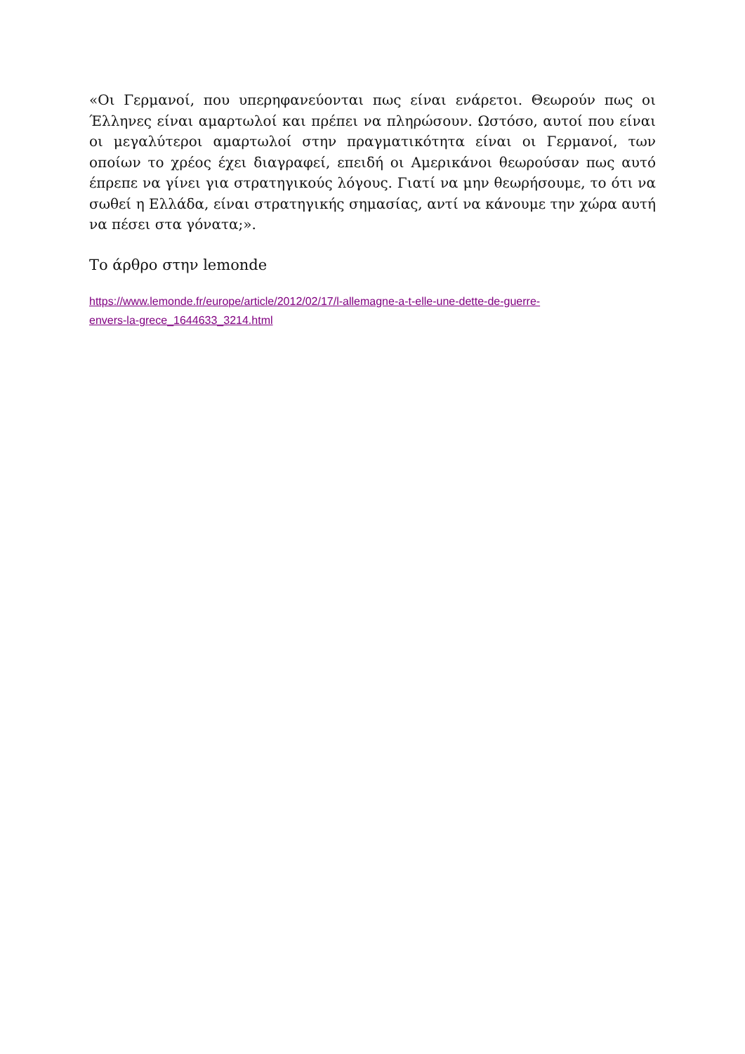«Οι Γερμανοί, που υπερηφανεύονται πως είναι ενάρετοι. Θεωρούν πως οι Έλληνες είναι αμαρτωλοί και πρέπει να πληρώσουν. Ωστόσο, αυτοί που είναι οι μεγαλύτεροι αμαρτωλοί στην πραγματικότητα είναι οι Γερμανοί, των οποίων το χρέος έχει διαγραφεί, επειδή οι Αμερικάνοι θεωρούσαν πως αυτό έπρεπε να γίνει για στρατηγικούς λόγους. Γιατί να μην θεωρήσουμε, το ότι να σωθεί η Ελλάδα, είναι στρατηγικής σημασίας, αντί να κάνουμε την χώρα αυτή να πέσει στα γόνατα;».
Το άρθρο στην lemonde
https://www.lemonde.fr/europe/article/2012/02/17/l-allemagne-a-t-elle-une-dette-de-guerre-
envers-la-grece_1644633_3214.html